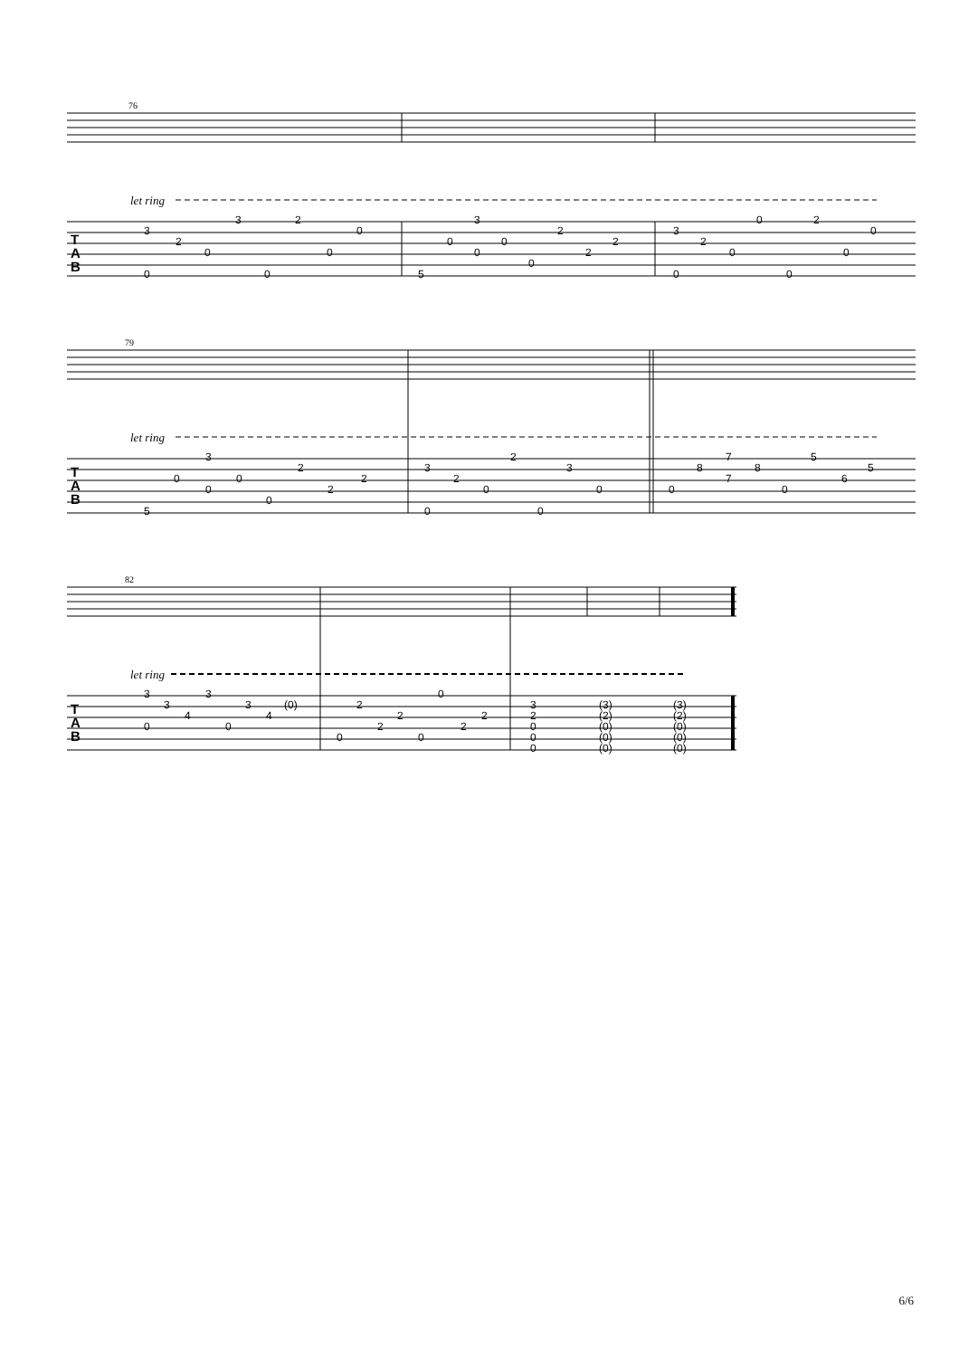76
let ring
T
A
B
3
2
0
3
2
0
0
0
0
5
0
3
0
0
2
0
2
2
3
2
0
0
0
2
0
0
0
79
let ring
T
A
B
5
0
3
0
0
0
2
2
2
3
0
2
0
2
0
3
0
0
8
7
7
8
0
5
6
5
82
let ring
T
A
B
3
3
4
3
0
0
3
4
(0)
2
0
2
2
0
0
2
2
3
2
0
0
0
(3)
(2)
(0)
(0)
(0)
(3)
(2)
(0)
(0)
(0)
6/6